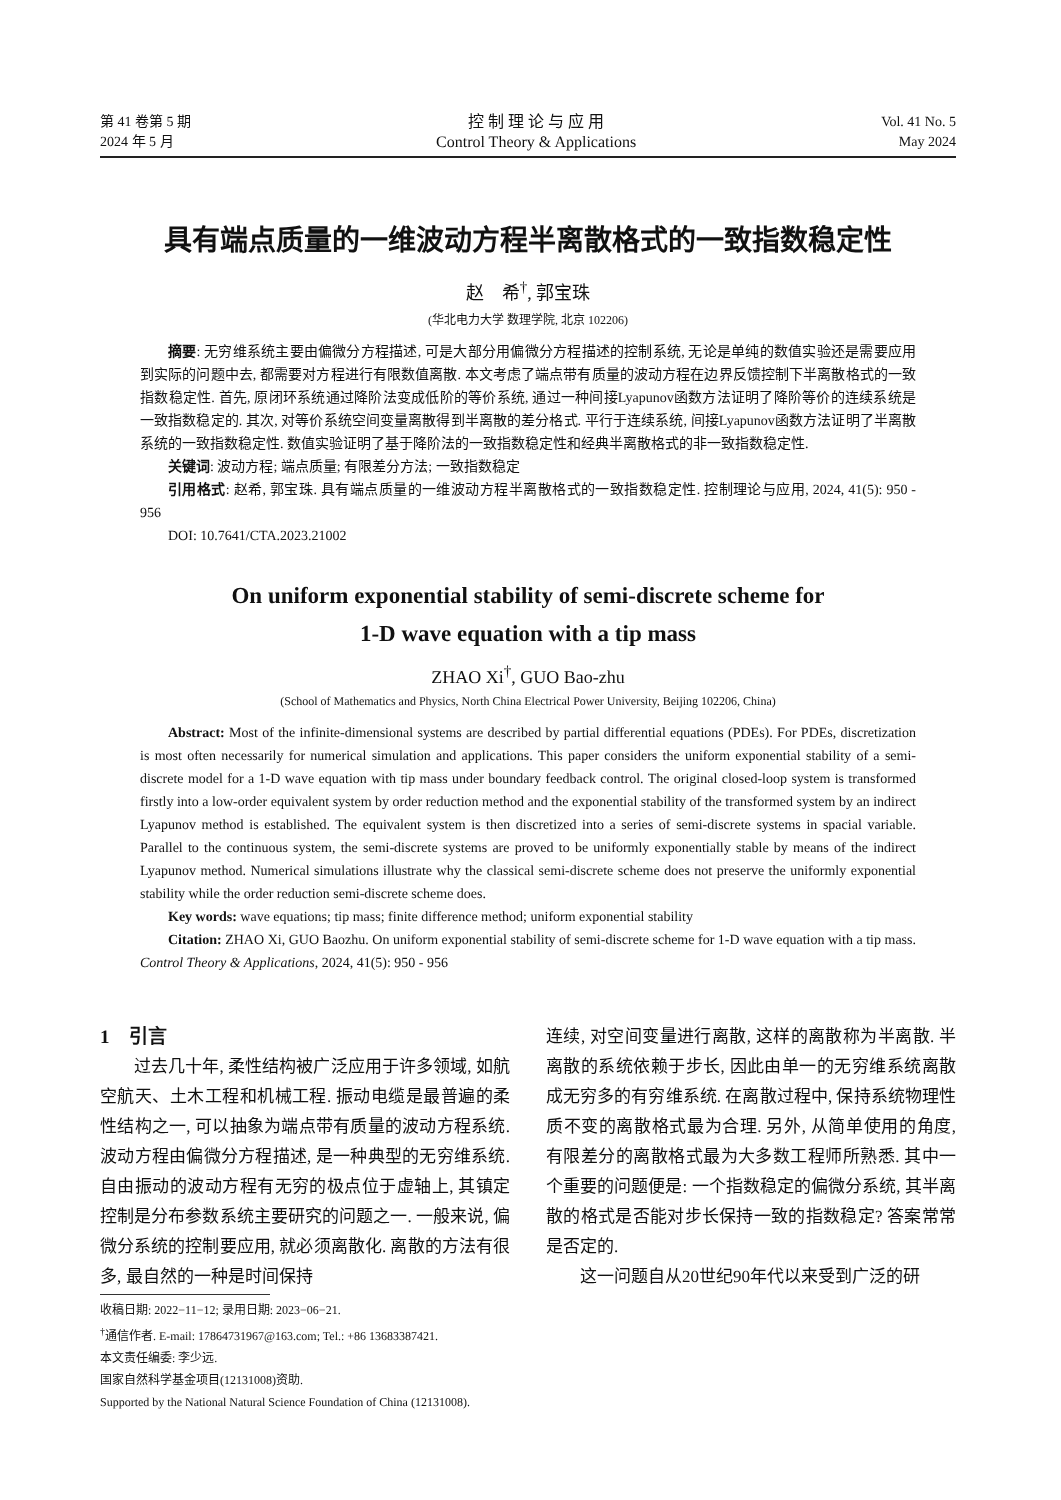第 41 卷第 5 期
2024 年 5 月
控 制 理 论 与 应 用
Control Theory & Applications
Vol. 41 No. 5
May 2024
具有端点质量的一维波动方程半离散格式的一致指数稳定性
赵　希<sup>†</sup>, 郭宝珠
(华北电力大学 数理学院, 北京 102206)
摘要: 无穷维系统主要由偏微分方程描述, 可是大部分用偏微分方程描述的控制系统, 无论是单纯的数值实验还是需要应用到实际的问题中去, 都需要对方程进行有限数值离散. 本文考虑了端点带有质量的波动方程在边界反馈控制下半离散格式的一致指数稳定性. 首先, 原闭环系统通过降阶法变成低阶的等价系统, 通过一种间接Lyapunov函数方法证明了降阶等价的连续系统是一致指数稳定的. 其次, 对等价系统空间变量离散得到半离散的差分格式. 平行于连续系统, 间接Lyapunov函数方法证明了半离散系统的一致指数稳定性. 数值实验证明了基于降阶法的一致指数稳定性和经典半离散格式的非一致指数稳定性.
关键词: 波动方程; 端点质量; 有限差分方法; 一致指数稳定
引用格式: 赵希, 郭宝珠. 具有端点质量的一维波动方程半离散格式的一致指数稳定性. 控制理论与应用, 2024, 41(5): 950 - 956
DOI: 10.7641/CTA.2023.21002
On uniform exponential stability of semi-discrete scheme for
1-D wave equation with a tip mass
ZHAO Xi<sup>†</sup>, GUO Bao-zhu
(School of Mathematics and Physics, North China Electrical Power University, Beijing 102206, China)
Abstract: Most of the infinite-dimensional systems are described by partial differential equations (PDEs). For PDEs, discretization is most often necessarily for numerical simulation and applications. This paper considers the uniform exponential stability of a semi-discrete model for a 1-D wave equation with tip mass under boundary feedback control. The original closed-loop system is transformed firstly into a low-order equivalent system by order reduction method and the exponential stability of the transformed system by an indirect Lyapunov method is established. The equivalent system is then discretized into a series of semi-discrete systems in spacial variable. Parallel to the continuous system, the semi-discrete systems are proved to be uniformly exponentially stable by means of the indirect Lyapunov method. Numerical simulations illustrate why the classical semi-discrete scheme does not preserve the uniformly exponential stability while the order reduction semi-discrete scheme does.
Key words: wave equations; tip mass; finite difference method; uniform exponential stability
Citation: ZHAO Xi, GUO Baozhu. On uniform exponential stability of semi-discrete scheme for 1-D wave equation with a tip mass. Control Theory & Applications, 2024, 41(5): 950 - 956
1　引言
过去几十年, 柔性结构被广泛应用于许多领域, 如航空航天、土木工程和机械工程. 振动电缆是最普遍的柔性结构之一, 可以抽象为端点带有质量的波动方程系统. 波动方程由偏微分方程描述, 是一种典型的无穷维系统. 自由振动的波动方程有无穷的极点位于虚轴上, 其镇定控制是分布参数系统主要研究的问题之一. 一般来说, 偏微分系统的控制要应用, 就必须离散化. 离散的方法有很多, 最自然的一种是时间保持
收稿日期: 2022−11−12; 录用日期: 2023−06−21.
<sup>†</sup> 通信作者. E-mail: 17864731967@163.com; Tel.: +86 13683387421.
本文责任编委: 李少远.
国家自然科学基金项目(12131008)资助.
Supported by the National Natural Science Foundation of China (12131008).
连续, 对空间变量进行离散, 这样的离散称为半离散. 半离散的系统依赖于步长, 因此由单一的无穷维系统离散成无穷多的有穷维系统. 在离散过程中, 保持系统物理性质不变的离散格式最为合理. 另外, 从简单使用的角度, 有限差分的离散格式最为大多数工程师所熟悉. 其中一个重要的问题便是: 一个指数稳定的偏微分系统, 其半离散的格式是否能对步长保持一致的指数稳定? 答案常常是否定的.
这一问题自从20世纪90年代以来受到广泛的研